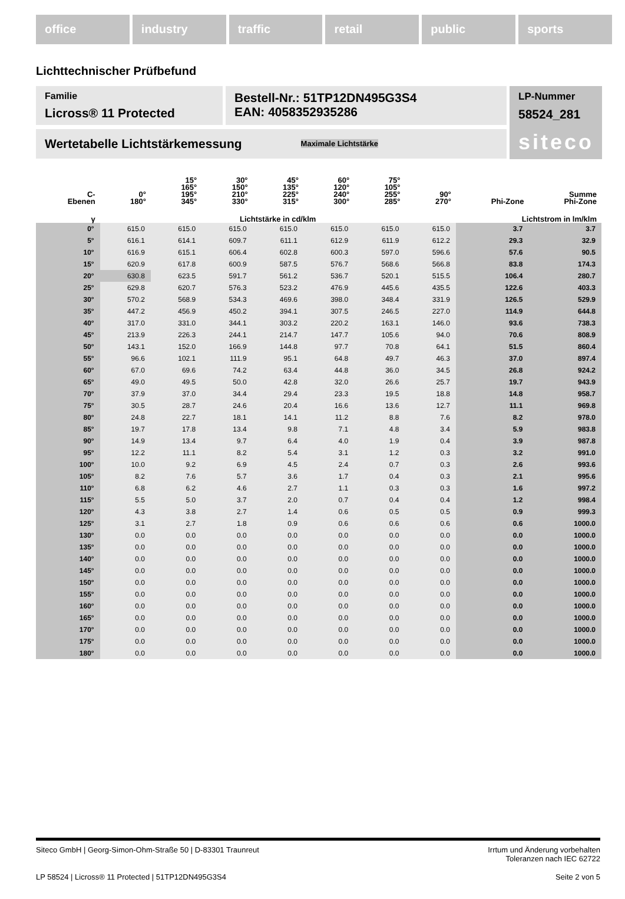office industry traffic retail public sports
Lichttechnischer Prüfbefund
Familie
Licross® 11 Protected
Bestell-Nr.: 51TP12DN495G3S4
EAN: 4058352935286
LP-Nummer
58524_281
siteco
Wertetabelle Lichtstärkemessung Maximale Lichtstärke
| C- Ebenen | 0° 180° | 15° 165° 195° 345° | 30° 150° 210° 330° | 45° 135° 225° 315° | 60° 120° 240° 300° | 75° 105° 255° 285° | 90° 270° | Phi-Zone | Summe Phi-Zone |
| --- | --- | --- | --- | --- | --- | --- | --- | --- | --- |
| γ | Lichtstärke in cd/klm | | | | | | | Lichtstrom in lm/klm | |
| 0° | 615.0 | 615.0 | 615.0 | 615.0 | 615.0 | 615.0 | 615.0 | 3.7 | 3.7 |
| 5° | 616.1 | 614.1 | 609.7 | 611.1 | 612.9 | 611.9 | 612.2 | 29.3 | 32.9 |
| 10° | 616.9 | 615.1 | 606.4 | 602.8 | 600.3 | 597.0 | 596.6 | 57.6 | 90.5 |
| 15° | 620.9 | 617.8 | 600.9 | 587.5 | 576.7 | 568.6 | 566.8 | 83.8 | 174.3 |
| 20° | 630.8 | 623.5 | 591.7 | 561.2 | 536.7 | 520.1 | 515.5 | 106.4 | 280.7 |
| 25° | 629.8 | 620.7 | 576.3 | 523.2 | 476.9 | 445.6 | 435.5 | 122.6 | 403.3 |
| 30° | 570.2 | 568.9 | 534.3 | 469.6 | 398.0 | 348.4 | 331.9 | 126.5 | 529.9 |
| 35° | 447.2 | 456.9 | 450.2 | 394.1 | 307.5 | 246.5 | 227.0 | 114.9 | 644.8 |
| 40° | 317.0 | 331.0 | 344.1 | 303.2 | 220.2 | 163.1 | 146.0 | 93.6 | 738.3 |
| 45° | 213.9 | 226.3 | 244.1 | 214.7 | 147.7 | 105.6 | 94.0 | 70.6 | 808.9 |
| 50° | 143.1 | 152.0 | 166.9 | 144.8 | 97.7 | 70.8 | 64.1 | 51.5 | 860.4 |
| 55° | 96.6 | 102.1 | 111.9 | 95.1 | 64.8 | 49.7 | 46.3 | 37.0 | 897.4 |
| 60° | 67.0 | 69.6 | 74.2 | 63.4 | 44.8 | 36.0 | 34.5 | 26.8 | 924.2 |
| 65° | 49.0 | 49.5 | 50.0 | 42.8 | 32.0 | 26.6 | 25.7 | 19.7 | 943.9 |
| 70° | 37.9 | 37.0 | 34.4 | 29.4 | 23.3 | 19.5 | 18.8 | 14.8 | 958.7 |
| 75° | 30.5 | 28.7 | 24.6 | 20.4 | 16.6 | 13.6 | 12.7 | 11.1 | 969.8 |
| 80° | 24.8 | 22.7 | 18.1 | 14.1 | 11.2 | 8.8 | 7.6 | 8.2 | 978.0 |
| 85° | 19.7 | 17.8 | 13.4 | 9.8 | 7.1 | 4.8 | 3.4 | 5.9 | 983.8 |
| 90° | 14.9 | 13.4 | 9.7 | 6.4 | 4.0 | 1.9 | 0.4 | 3.9 | 987.8 |
| 95° | 12.2 | 11.1 | 8.2 | 5.4 | 3.1 | 1.2 | 0.3 | 3.2 | 991.0 |
| 100° | 10.0 | 9.2 | 6.9 | 4.5 | 2.4 | 0.7 | 0.3 | 2.6 | 993.6 |
| 105° | 8.2 | 7.6 | 5.7 | 3.6 | 1.7 | 0.4 | 0.3 | 2.1 | 995.6 |
| 110° | 6.8 | 6.2 | 4.6 | 2.7 | 1.1 | 0.3 | 0.3 | 1.6 | 997.2 |
| 115° | 5.5 | 5.0 | 3.7 | 2.0 | 0.7 | 0.4 | 0.4 | 1.2 | 998.4 |
| 120° | 4.3 | 3.8 | 2.7 | 1.4 | 0.6 | 0.5 | 0.5 | 0.9 | 999.3 |
| 125° | 3.1 | 2.7 | 1.8 | 0.9 | 0.6 | 0.6 | 0.6 | 0.6 | 1000.0 |
| 130° | 0.0 | 0.0 | 0.0 | 0.0 | 0.0 | 0.0 | 0.0 | 0.0 | 1000.0 |
| 135° | 0.0 | 0.0 | 0.0 | 0.0 | 0.0 | 0.0 | 0.0 | 0.0 | 1000.0 |
| 140° | 0.0 | 0.0 | 0.0 | 0.0 | 0.0 | 0.0 | 0.0 | 0.0 | 1000.0 |
| 145° | 0.0 | 0.0 | 0.0 | 0.0 | 0.0 | 0.0 | 0.0 | 0.0 | 1000.0 |
| 150° | 0.0 | 0.0 | 0.0 | 0.0 | 0.0 | 0.0 | 0.0 | 0.0 | 1000.0 |
| 155° | 0.0 | 0.0 | 0.0 | 0.0 | 0.0 | 0.0 | 0.0 | 0.0 | 1000.0 |
| 160° | 0.0 | 0.0 | 0.0 | 0.0 | 0.0 | 0.0 | 0.0 | 0.0 | 1000.0 |
| 165° | 0.0 | 0.0 | 0.0 | 0.0 | 0.0 | 0.0 | 0.0 | 0.0 | 1000.0 |
| 170° | 0.0 | 0.0 | 0.0 | 0.0 | 0.0 | 0.0 | 0.0 | 0.0 | 1000.0 |
| 175° | 0.0 | 0.0 | 0.0 | 0.0 | 0.0 | 0.0 | 0.0 | 0.0 | 1000.0 |
| 180° | 0.0 | 0.0 | 0.0 | 0.0 | 0.0 | 0.0 | 0.0 | 0.0 | 1000.0 |
Siteco GmbH | Georg-Simon-Ohm-Straße 50 | D-83301 Traunreut Irrtum und Änderung vorbehalten
Toleranzen nach IEC 62722
LP 58524 | Licross® 11 Protected | 51TP12DN495G3S4 Seite 2 von 5